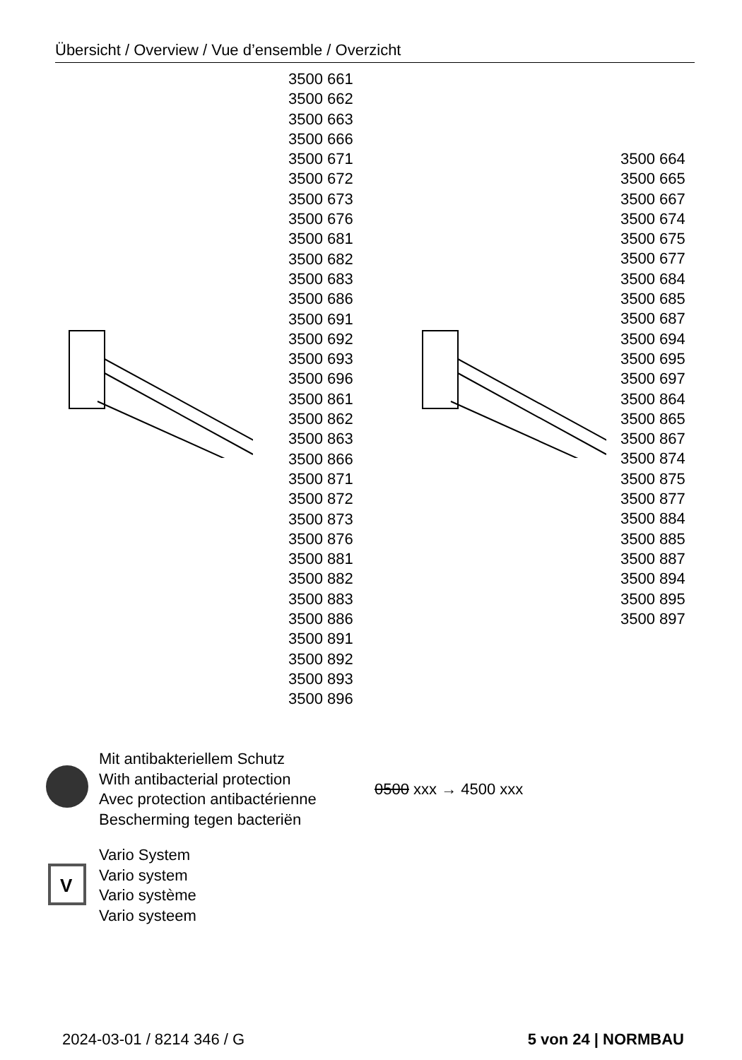Übersicht / Overview / Vue d’ensemble / Overzicht
3500 661
3500 662
3500 663
3500 666
3500 671
3500 672
3500 673
3500 676
3500 681
3500 682
3500 683
3500 686
3500 691
3500 692
3500 693
3500 696
3500 861
3500 862
3500 863
3500 866
3500 871
3500 872
3500 873
3500 876
3500 881
3500 882
3500 883
3500 886
3500 891
3500 892
3500 893
3500 896
3500 664
3500 665
3500 667
3500 674
3500 675
3500 677
3500 684
3500 685
3500 687
3500 694
3500 695
3500 697
3500 864
3500 865
3500 867
3500 874
3500 875
3500 877
3500 884
3500 885
3500 887
3500 894
3500 895
3500 897
Mit antibakteriellem Schutz
With antibacterial protection
Avec protection antibactérienne
Bescherming tegen bacteriën
0500 xxx → 4500 xxx
V
Vario System
Vario system
Vario système
Vario systeem
2024-03-01 / 8214 346 / G 5 von 24 | NORMBAU